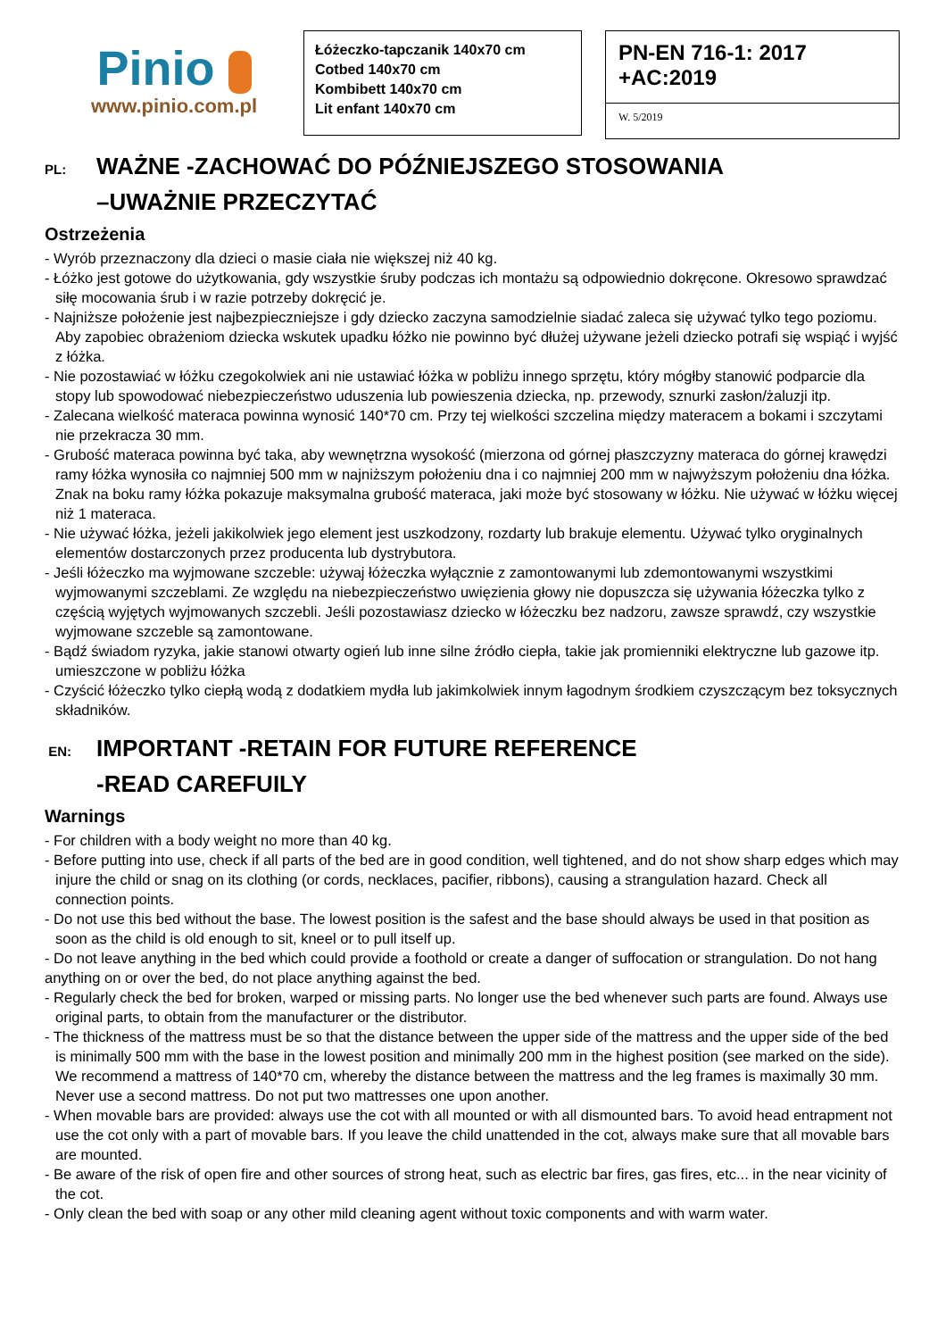Pinio
www.pinio.com.pl
Łóżeczko-tapczanik 140x70 cm
Cotbed 140x70 cm
Kombibett 140x70 cm
Lit enfant 140x70 cm
PN-EN 716-1: 2017
+AC:2019
W. 5/2019
PL: WAŻNE -ZACHOWAĆ DO PÓŹNIEJSZEGO STOSOWANIA
–UWAŻNIE PRZECZYTAĆ
Ostrzeżenia
- Wyrób przeznaczony dla dzieci o masie ciała nie większej niż 40 kg.
- Łóżko jest gotowe do użytkowania, gdy wszystkie śruby podczas ich montażu są odpowiednio dokręcone. Okresowo sprawdzać siłę mocowania śrub i w razie potrzeby dokręcić je.
- Najniższe położenie jest najbezpieczniejsze i gdy dziecko zaczyna samodzielnie siadać zaleca się używać tylko tego poziomu. Aby zapobiec obrażeniom dziecka wskutek upadku łóżko nie powinno być dłużej używane jeżeli dziecko potrafi się wspiąć i wyjść z łóżka.
- Nie pozostawiać w łóżku czegokolwiek ani nie ustawiać łóżka w pobliżu innego sprzętu, który mógłby stanowić podparcie dla stopy lub spowodować niebezpieczeństwo uduszenia lub powieszenia dziecka, np. przewody, sznurki zasłon/żaluzji itp.
- Zalecana wielkość materaca powinna wynosić 140*70 cm. Przy tej wielkości szczelina między materacem a bokami i szczytami nie przekracza 30 mm.
- Grubość materaca powinna być taka, aby wewnętrzna wysokość (mierzona od górnej płaszczyzny materaca do górnej krawędzi ramy łóżka wynosiła co najmniej 500 mm w najniższym położeniu dna i co najmniej 200 mm w najwyższym położeniu dna łóżka. Znak na boku ramy łóżka pokazuje maksymalna grubość materaca, jaki może być stosowany w łóżku. Nie używać w łóżku więcej niż 1 materaca.
- Nie używać łóżka, jeżeli jakikolwiek jego element jest uszkodzony, rozdarty lub brakuje elementu. Używać tylko oryginalnych elementów dostarczonych przez producenta lub dystrybutora.
- Jeśli łóżeczko ma wyjmowane szczeble: używaj łóżeczka wyłącznie z zamontowanymi lub zdemontowanymi wszystkimi wyjmowanymi szczeblami. Ze względu na niebezpieczeństwo uwięzienia głowy nie dopuszcza się używania łóżeczka tylko z częścią wyjętych wyjmowanych szczebli. Jeśli pozostawiasz dziecko w łóżeczku bez nadzoru, zawsze sprawdź, czy wszystkie wyjmowane szczeble są zamontowane.
- Bądź świadom ryzyka, jakie stanowi otwarty ogień lub inne silne źródło ciepła, takie jak promienniki elektryczne lub gazowe itp. umieszczone w pobliżu łóżka
- Czyścić łóżeczko tylko ciepłą wodą z dodatkiem mydła lub jakimkolwiek innym łagodnym środkiem czyszczącym bez toksycznych składników.
EN: IMPORTANT -RETAIN FOR FUTURE REFERENCE
-READ CAREFUILY
Warnings
- For children with a body weight no more than 40 kg.
- Before putting into use, check if all parts of the bed are in good condition, well tightened, and do not show sharp edges which may injure the child or snag on its clothing (or cords, necklaces, pacifier, ribbons), causing a strangulation hazard. Check all connection points.
- Do not use this bed without the base. The lowest position is the safest and the base should always be used in that position as soon as the child is old enough to sit, kneel or to pull itself up.
- Do not leave anything in the bed which could provide a foothold or create a danger of suffocation or strangulation. Do not hang anything on or over the bed, do not place anything against the bed.
- Regularly check the bed for broken, warped or missing parts. No longer use the bed whenever such parts are found. Always use original parts, to obtain from the manufacturer or the distributor.
- The thickness of the mattress must be so that the distance between the upper side of the mattress and the upper side of the bed is minimally 500 mm with the base in the lowest position and minimally 200 mm in the highest position (see marked on the side). We recommend a mattress of 140*70 cm, whereby the distance between the mattress and the leg frames is maximally 30 mm. Never use a second mattress. Do not put two mattresses one upon another.
- When movable bars are provided: always use the cot with all mounted or with all dismounted bars. To avoid head entrapment not use the cot only with a part of movable bars. If you leave the child unattended in the cot, always make sure that all movable bars are mounted.
- Be aware of the risk of open fire and other sources of strong heat, such as electric bar fires, gas fires, etc... in the near vicinity of the cot.
- Only clean the bed with soap or any other mild cleaning agent without toxic components and with warm water.